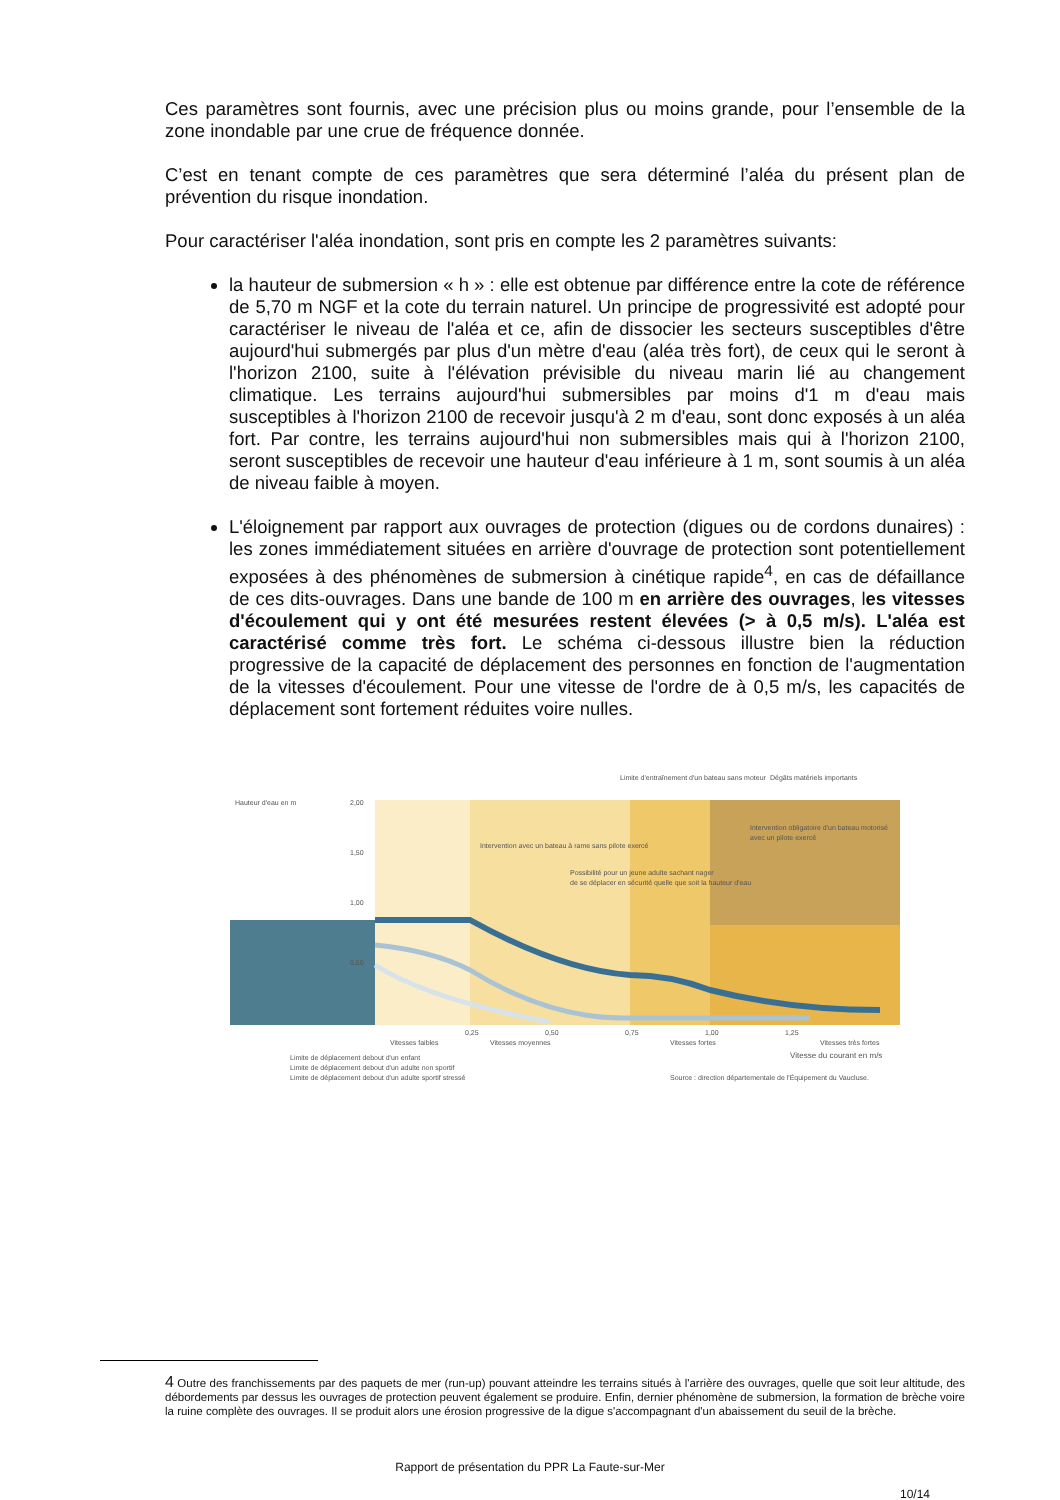Ces paramètres sont fournis, avec une précision plus ou moins grande, pour l’ensemble de la zone inondable par une crue de fréquence donnée.
C’est en tenant compte de ces paramètres que sera déterminé l’aléa du présent plan de prévention du risque inondation.
Pour caractériser l'aléa inondation, sont pris en compte les 2 paramètres suivants:
la hauteur de submersion « h » : elle est obtenue par différence entre la cote de référence de 5,70 m NGF et la cote du terrain naturel. Un principe de progressivité est adopté pour caractériser le niveau de l'aléa et ce, afin de dissocier les secteurs susceptibles d'être aujourd'hui submergés par plus d'un mètre d'eau (aléa très fort), de ceux qui le seront à l'horizon 2100, suite à l'élévation prévisible du niveau marin lié au changement climatique. Les terrains aujourd'hui submersibles par moins d'1 m d'eau mais susceptibles à l'horizon 2100 de recevoir jusqu'à 2 m d'eau, sont donc exposés à un aléa fort. Par contre, les terrains aujourd'hui non submersibles mais qui à l'horizon 2100, seront susceptibles de recevoir une hauteur d'eau inférieure à 1 m, sont soumis à un aléa de niveau faible à moyen.
L'éloignement par rapport aux ouvrages de protection (digues ou de cordons dunaires) : les zones immédiatement situées en arrière d'ouvrage de protection sont potentiellement exposées à des phénomènes de submersion à cinétique rapide<sup>4</sup>, en cas de défaillance de ces dits-ouvrages. Dans une bande de 100 m en arrière des ouvrages, les vitesses d'écoulement qui y ont été mesurées restent élevées (> à 0,5 m/s). L'aléa est caractérisé comme très fort. Le schéma ci-dessous illustre bien la réduction progressive de la capacité de déplacement des personnes en fonction de l'augmentation de la vitesses d'écoulement. Pour une vitesse de l'ordre de à 0,5 m/s, les capacités de déplacement sont fortement réduites voire nulles.
Hauteur d'eau en m
2,00
1,50
1,00
0,50
Limite d'entraînement d'un bateau sans moteur
Dégâts matériels importants
Intervention avec un bateau à rame sans pilote exercé
Possibilité pour un jeune adulte sachant nager
de se déplacer en sécurité quelle que soit la hauteur d'eau
Intervention obligatoire d'un bateau motorisé
avec un pilote exercé
0,25
0,50
0,75
1,00
1,25
Vitesses faibles
Vitesses moyennes
Vitesses fortes
Vitesses très fortes
Vitesse du courant en m/s
Limite de déplacement debout d'un enfant
Limite de déplacement debout d'un adulte non sportif
Limite de déplacement debout d'un adulte sportif stressé
Source : direction départementale de l'Équipement du Vaucluse.
4 Outre des franchissements par des paquets de mer (run-up) pouvant atteindre les terrains situés à l'arrière des ouvrages, quelle que soit leur altitude, des débordements par dessus les ouvrages de protection peuvent également se produire. Enfin, dernier phénomène de submersion, la formation de brèche voire la ruine complète des ouvrages. Il se produit alors une érosion progressive de la digue s'accompagnant d'un abaissement du seuil de la brèche.
Rapport de présentation du PPR La Faute-sur-Mer
10/14